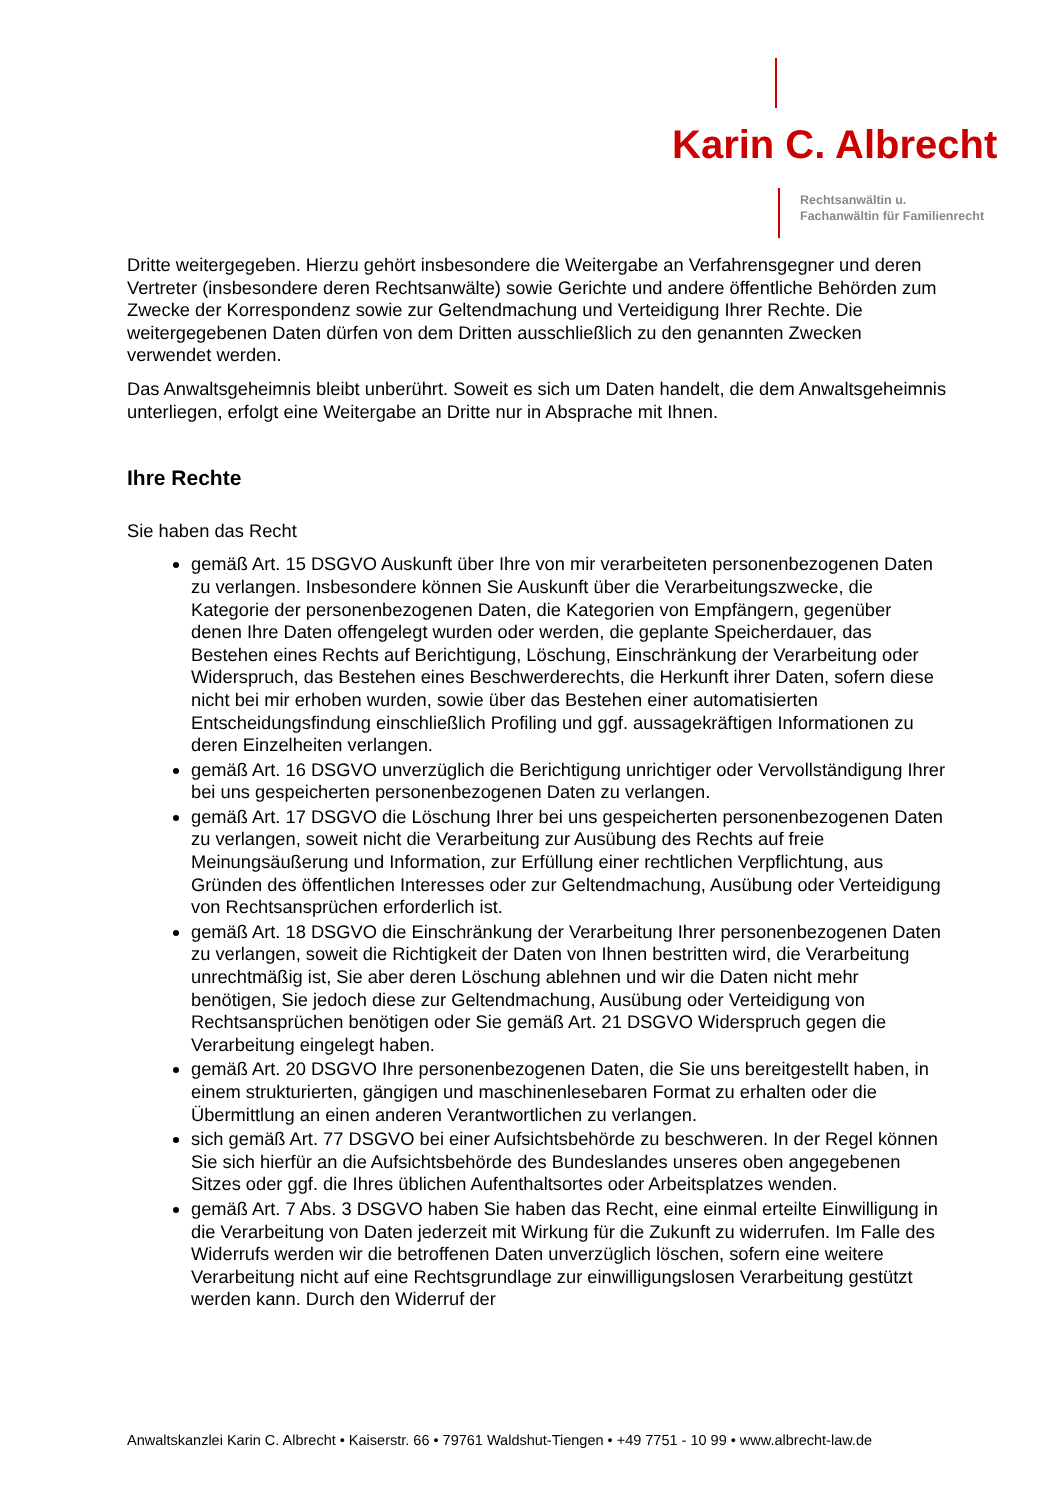Karin C. Albrecht
Rechtsanwältin u.
Fachanwältin für Familienrecht
Dritte weitergegeben. Hierzu gehört insbesondere die Weitergabe an Verfahrensgegner und deren Vertreter (insbesondere deren Rechtsanwälte) sowie Gerichte und andere öffentliche Behörden zum Zwecke der Korrespondenz sowie zur Geltendmachung und Verteidigung Ihrer Rechte. Die weitergegebenen Daten dürfen von dem Dritten ausschließlich zu den genannten Zwecken verwendet werden.
Das Anwaltsgeheimnis bleibt unberührt. Soweit es sich um Daten handelt, die dem Anwaltsgeheimnis unterliegen, erfolgt eine Weitergabe an Dritte nur in Absprache mit Ihnen.
Ihre Rechte
Sie haben das Recht
gemäß Art. 15 DSGVO Auskunft über Ihre von mir verarbeiteten personenbezogenen Daten zu verlangen. Insbesondere können Sie Auskunft über die Verarbeitungszwecke, die Kategorie der personenbezogenen Daten, die Kategorien von Empfängern, gegenüber denen Ihre Daten offengelegt wurden oder werden, die geplante Speicherdauer, das Bestehen eines Rechts auf Berichtigung, Löschung, Einschränkung der Verarbeitung oder Widerspruch, das Bestehen eines Beschwerderechts, die Herkunft ihrer Daten, sofern diese nicht bei mir erhoben wurden, sowie über das Bestehen einer automatisierten Entscheidungsfindung einschließlich Profiling und ggf. aussagekräftigen Informationen zu deren Einzelheiten verlangen.
gemäß Art. 16 DSGVO unverzüglich die Berichtigung unrichtiger oder Vervollständigung Ihrer bei uns gespeicherten personenbezogenen Daten zu verlangen.
gemäß Art. 17 DSGVO die Löschung Ihrer bei uns gespeicherten personenbezogenen Daten zu verlangen, soweit nicht die Verarbeitung zur Ausübung des Rechts auf freie Meinungsäußerung und Information, zur Erfüllung einer rechtlichen Verpflichtung, aus Gründen des öffentlichen Interesses oder zur Geltendmachung, Ausübung oder Verteidigung von Rechtsansprüchen erforderlich ist.
gemäß Art. 18 DSGVO die Einschränkung der Verarbeitung Ihrer personenbezogenen Daten zu verlangen, soweit die Richtigkeit der Daten von Ihnen bestritten wird, die Verarbeitung unrechtmäßig ist, Sie aber deren Löschung ablehnen und wir die Daten nicht mehr benötigen, Sie jedoch diese zur Geltendmachung, Ausübung oder Verteidigung von Rechtsansprüchen benötigen oder Sie gemäß Art. 21 DSGVO Widerspruch gegen die Verarbeitung eingelegt haben.
gemäß Art. 20 DSGVO Ihre personenbezogenen Daten, die Sie uns bereitgestellt haben, in einem strukturierten, gängigen und maschinenlesebaren Format zu erhalten oder die Übermittlung an einen anderen Verantwortlichen zu verlangen.
sich gemäß Art. 77 DSGVO bei einer Aufsichtsbehörde zu beschweren. In der Regel können Sie sich hierfür an die Aufsichtsbehörde des Bundeslandes unseres oben angegebenen Sitzes oder ggf. die Ihres üblichen Aufenthaltsortes oder Arbeitsplatzes wenden.
gemäß Art. 7 Abs. 3 DSGVO haben Sie haben das Recht, eine einmal erteilte Einwilligung in die Verarbeitung von Daten jederzeit mit Wirkung für die Zukunft zu widerrufen. Im Falle des Widerrufs werden wir die betroffenen Daten unverzüglich löschen, sofern eine weitere Verarbeitung nicht auf eine Rechtsgrundlage zur einwilligungslosen Verarbeitung gestützt werden kann. Durch den Widerruf der
Anwaltskanzlei Karin C. Albrecht • Kaiserstr. 66 • 79761 Waldshut-Tiengen • +49 7751 - 10 99 • www.albrecht-law.de